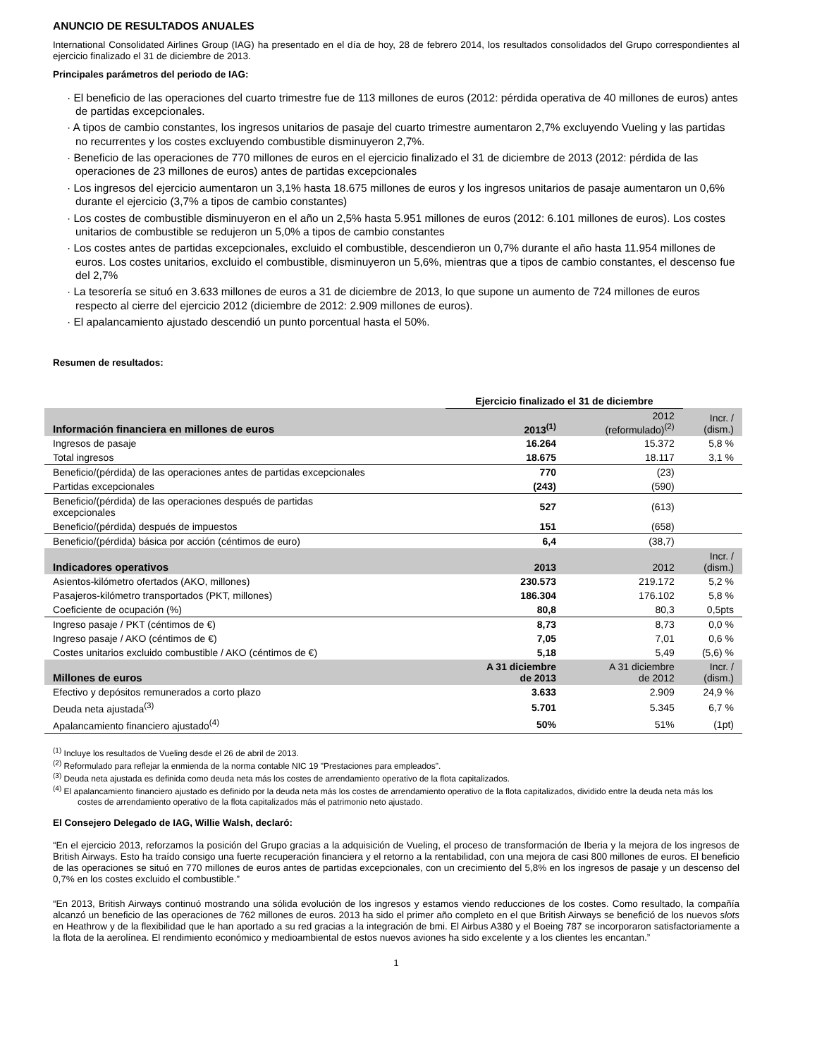ANUNCIO DE RESULTADOS ANUALES
International Consolidated Airlines Group (IAG) ha presentado en el día de hoy, 28 de febrero 2014, los resultados consolidados del Grupo correspondientes al ejercicio finalizado el 31 de diciembre de 2013.
Principales parámetros del periodo de IAG:
· El beneficio de las operaciones del cuarto trimestre fue de 113 millones de euros (2012: pérdida operativa de 40 millones de euros) antes de partidas excepcionales.
· A tipos de cambio constantes, los ingresos unitarios de pasaje del cuarto trimestre aumentaron 2,7% excluyendo Vueling y las partidas no recurrentes y los costes excluyendo combustible disminuyeron 2,7%.
· Beneficio de las operaciones de 770 millones de euros en el ejercicio finalizado el 31 de diciembre de 2013 (2012: pérdida de las operaciones de 23 millones de euros) antes de partidas excepcionales
· Los ingresos del ejercicio aumentaron un 3,1% hasta 18.675 millones de euros y los ingresos unitarios de pasaje aumentaron un 0,6% durante el ejercicio (3,7% a tipos de cambio constantes)
· Los costes de combustible disminuyeron en el año un 2,5% hasta 5.951 millones de euros (2012: 6.101 millones de euros). Los costes unitarios de combustible se redujeron un 5,0% a tipos de cambio constantes
· Los costes antes de partidas excepcionales, excluido el combustible, descendieron un 0,7% durante el año hasta 11.954 millones de euros. Los costes unitarios, excluido el combustible, disminuyeron un 5,6%, mientras que a tipos de cambio constantes, el descenso fue del 2,7%
· La tesorería se situó en 3.633 millones de euros a 31 de diciembre de 2013, lo que supone un aumento de 724 millones de euros respecto al cierre del ejercicio 2012 (diciembre de 2012: 2.909 millones de euros).
· El apalancamiento ajustado descendió un punto porcentual hasta el 50%.
Resumen de resultados:
| | Ejercicio finalizado el 31 de diciembre | | |
| Información financiera en millones de euros | 2013<sup>(1)</sup> | 2012 (reformulado)<sup>(2)</sup> | Incr. / (dism.) |
| Ingresos de pasaje | 16.264 | 15.372 | 5,8 % |
| Total ingresos | 18.675 | 18.117 | 3,1 % |
| Beneficio/(pérdida) de las operaciones antes de partidas excepcionales | 770 | (23) | |
| Partidas excepcionales | (243) | (590) | |
| Beneficio/(pérdida) de las operaciones después de partidas excepcionales | 527 | (613) | |
| Beneficio/(pérdida) después de impuestos | 151 | (658) | |
| Beneficio/(pérdida) básica por acción (céntimos de euro) | 6,4 | (38,7) | |
| Indicadores operativos | 2013 | 2012 | Incr. / (dism.) |
| Asientos-kilómetro ofertados (AKO, millones) | 230.573 | 219.172 | 5,2 % |
| Pasajeros-kilómetro transportados (PKT, millones) | 186.304 | 176.102 | 5,8 % |
| Coeficiente de ocupación (%) | 80,8 | 80,3 | 0,5pts |
| Ingreso pasaje / PKT (céntimos de €) | 8,73 | 8,73 | 0,0 % |
| Ingreso pasaje / AKO (céntimos de €) | 7,05 | 7,01 | 0,6 % |
| Costes unitarios excluido combustible / AKO (céntimos de €) | 5,18 | 5,49 | (5,6) % |
| Millones de euros | A 31 diciembre de 2013 | A 31 diciembre de 2012 | Incr. / (dism.) |
| Efectivo y depósitos remunerados a corto plazo | 3.633 | 2.909 | 24,9 % |
| Deuda neta ajustada<sup>(3)</sup> | 5.701 | 5.345 | 6,7 % |
| Apalancamiento financiero ajustado<sup>(4)</sup> | 50% | 51% | (1pt) |
<sup>(1)</sup> Incluye los resultados de Vueling desde el 26 de abril de 2013.
<sup>(2)</sup> Reformulado para reflejar la enmienda de la norma contable NIC 19 "Prestaciones para empleados".
<sup>(3)</sup> Deuda neta ajustada es definida como deuda neta más los costes de arrendamiento operativo de la flota capitalizados.
<sup>(4)</sup> El apalancamiento financiero ajustado es definido por la deuda neta más los costes de arrendamiento operativo de la flota capitalizados, dividido entre la deuda neta más los costes de arrendamiento operativo de la flota capitalizados más el patrimonio neto ajustado.
El Consejero Delegado de IAG, Willie Walsh, declaró:
“En el ejercicio 2013, reforzamos la posición del Grupo gracias a la adquisición de Vueling, el proceso de transformación de Iberia y la mejora de los ingresos de British Airways. Esto ha traído consigo una fuerte recuperación financiera y el retorno a la rentabilidad, con una mejora de casi 800 millones de euros. El beneficio de las operaciones se situó en 770 millones de euros antes de partidas excepcionales, con un crecimiento del 5,8% en los ingresos de pasaje y un descenso del 0,7% en los costes excluido el combustible.”
“En 2013, British Airways continuó mostrando una sólida evolución de los ingresos y estamos viendo reducciones de los costes. Como resultado, la compañía alcanzó un beneficio de las operaciones de 762 millones de euros. 2013 ha sido el primer año completo en el que British Airways se benefició de los nuevos slots en Heathrow y de la flexibilidad que le han aportado a su red gracias a la integración de bmi. El Airbus A380 y el Boeing 787 se incorporaron satisfactoriamente a la flota de la aerolínea. El rendimiento económico y medioambiental de estos nuevos aviones ha sido excelente y a los clientes les encantan.”
1